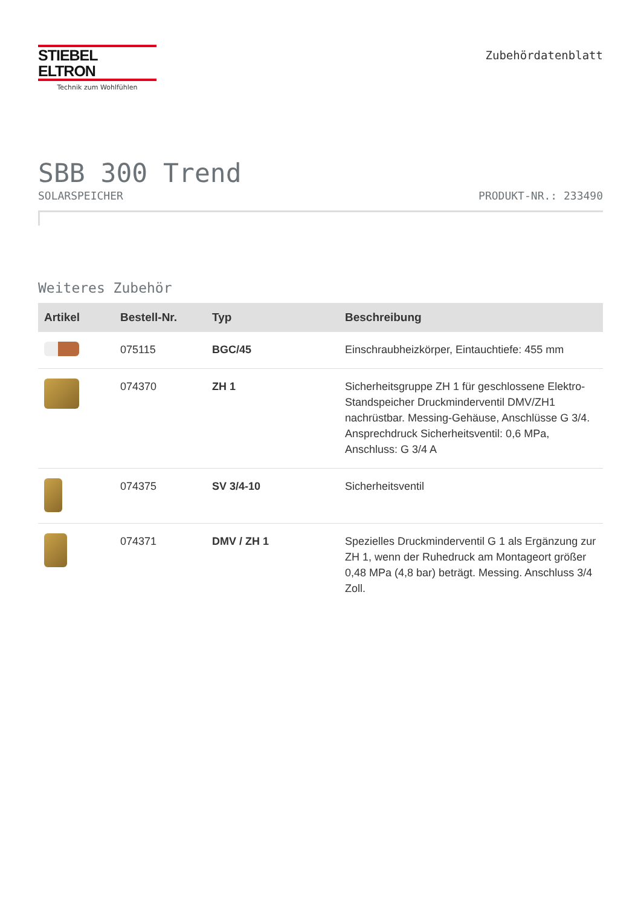STIEBEL ELTRON
Technik zum Wohlfühlen
Zubehördatenblatt
SBB 300 Trend
SOLARSPEICHER PRODUKT-NR.: 233490
Weiteres Zubehör
| Artikel | Bestell-Nr. | Typ | Beschreibung |
| --- | --- | --- | --- |
| | 075115 | BGC/45 | Einschraubheizkörper, Eintauchtiefe: 455 mm |
| | 074370 | ZH 1 | Sicherheitsgruppe ZH 1 für geschlossene Elektro-Standspeicher Druckminderventil DMV/ZH1 nachrüstbar. Messing-Gehäuse, Anschlüsse G 3/4. Ansprechdruck Sicherheitsventil: 0,6 MPa, Anschluss: G 3/4 A |
| | 074375 | SV 3/4-10 | Sicherheitsventil |
| | 074371 | DMV / ZH 1 | Spezielles Druckminderventil G 1 als Ergänzung zur ZH 1, wenn der Ruhedruck am Montageort größer 0,48 MPa (4,8 bar) beträgt. Messing. Anschluss 3/4 Zoll. |